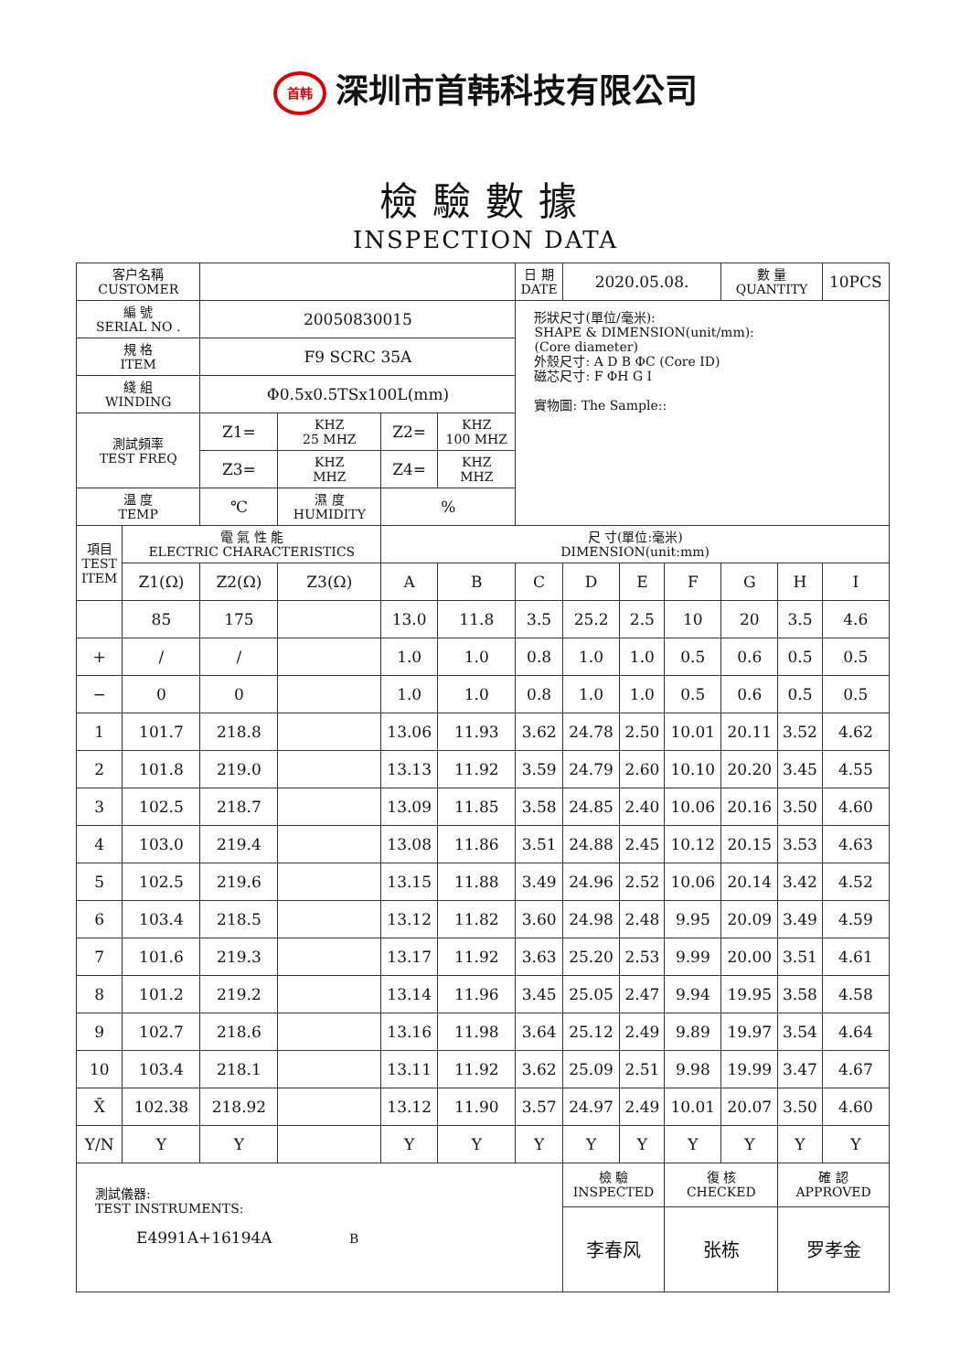首韩 深圳市首韩科技有限公司
檢驗數據
INSPECTION DATA
| 客户名稱 CUSTOMER | | | | | | 日 期 DATE | 2020.05.08. | | | 數 量 QUANTITY | | 10PCS |
| 編 號 SERIAL NO . | | 20050830015 | | | | 形狀尺寸(單位/毫米): SHAPE & DIMENSION(unit/mm): (Core diameter) 外殼尺寸: A D B ΦC (Core ID) 磁芯尺寸: F ΦH G I 實物圖: The Sample:: | | | | | | |
| 規 格 ITEM | | F9 SCRC 35A | | | | | | | | | | |
| 綫 組 WINDING | | Φ0.5x0.5TSx100L(mm) | | | | | | | | | | |
| 測試頻率 TEST FREQ | | Z1= | KHZ 25 MHZ | Z2= | KHZ 100 MHZ | | | | | | | |
| | | Z3= | KHZ MHZ | Z4= | KHZ MHZ | | | | | | | |
| 温 度 TEMP | | ℃ | 濕 度 HUMIDITY | % | | | | | | | | |
| 項目 TEST ITEM | 電 氣 性 能 ELECTRIC CHARACTERISTICS | | | 尺 寸(單位:毫米) DIMENSION(unit:mm) | | | | | | | | |
| | Z1(Ω) | Z2(Ω) | Z3(Ω) | A | B | C | D | E | F | G | H | I |
| | 85 | 175 | | 13.0 | 11.8 | 3.5 | 25.2 | 2.5 | 10 | 20 | 3.5 | 4.6 |
| + | / | / | | 1.0 | 1.0 | 0.8 | 1.0 | 1.0 | 0.5 | 0.6 | 0.5 | 0.5 |
| − | 0 | 0 | | 1.0 | 1.0 | 0.8 | 1.0 | 1.0 | 0.5 | 0.6 | 0.5 | 0.5 |
| 1 | 101.7 | 218.8 | | 13.06 | 11.93 | 3.62 | 24.78 | 2.50 | 10.01 | 20.11 | 3.52 | 4.62 |
| 2 | 101.8 | 219.0 | | 13.13 | 11.92 | 3.59 | 24.79 | 2.60 | 10.10 | 20.20 | 3.45 | 4.55 |
| 3 | 102.5 | 218.7 | | 13.09 | 11.85 | 3.58 | 24.85 | 2.40 | 10.06 | 20.16 | 3.50 | 4.60 |
| 4 | 103.0 | 219.4 | | 13.08 | 11.86 | 3.51 | 24.88 | 2.45 | 10.12 | 20.15 | 3.53 | 4.63 |
| 5 | 102.5 | 219.6 | | 13.15 | 11.88 | 3.49 | 24.96 | 2.52 | 10.06 | 20.14 | 3.42 | 4.52 |
| 6 | 103.4 | 218.5 | | 13.12 | 11.82 | 3.60 | 24.98 | 2.48 | 9.95 | 20.09 | 3.49 | 4.59 |
| 7 | 101.6 | 219.3 | | 13.17 | 11.92 | 3.63 | 25.20 | 2.53 | 9.99 | 20.00 | 3.51 | 4.61 |
| 8 | 101.2 | 219.2 | | 13.14 | 11.96 | 3.45 | 25.05 | 2.47 | 9.94 | 19.95 | 3.58 | 4.58 |
| 9 | 102.7 | 218.6 | | 13.16 | 11.98 | 3.64 | 25.12 | 2.49 | 9.89 | 19.97 | 3.54 | 4.64 |
| 10 | 103.4 | 218.1 | | 13.11 | 11.92 | 3.62 | 25.09 | 2.51 | 9.98 | 19.99 | 3.47 | 4.67 |
| X̄ | 102.38 | 218.92 | | 13.12 | 11.90 | 3.57 | 24.97 | 2.49 | 10.01 | 20.07 | 3.50 | 4.60 |
| Y/N | Y | Y | | Y | Y | Y | Y | Y | Y | Y | Y | Y |
| 測試儀器: TEST INSTRUMENTS: E4991A+16194A B | | | | | | | 檢 驗 INSPECTED | | 復 核 CHECKED | | 確 認 APPROVED | |
| | | | | | | | 李春风 | | 张栋 | | 罗孝金 | |